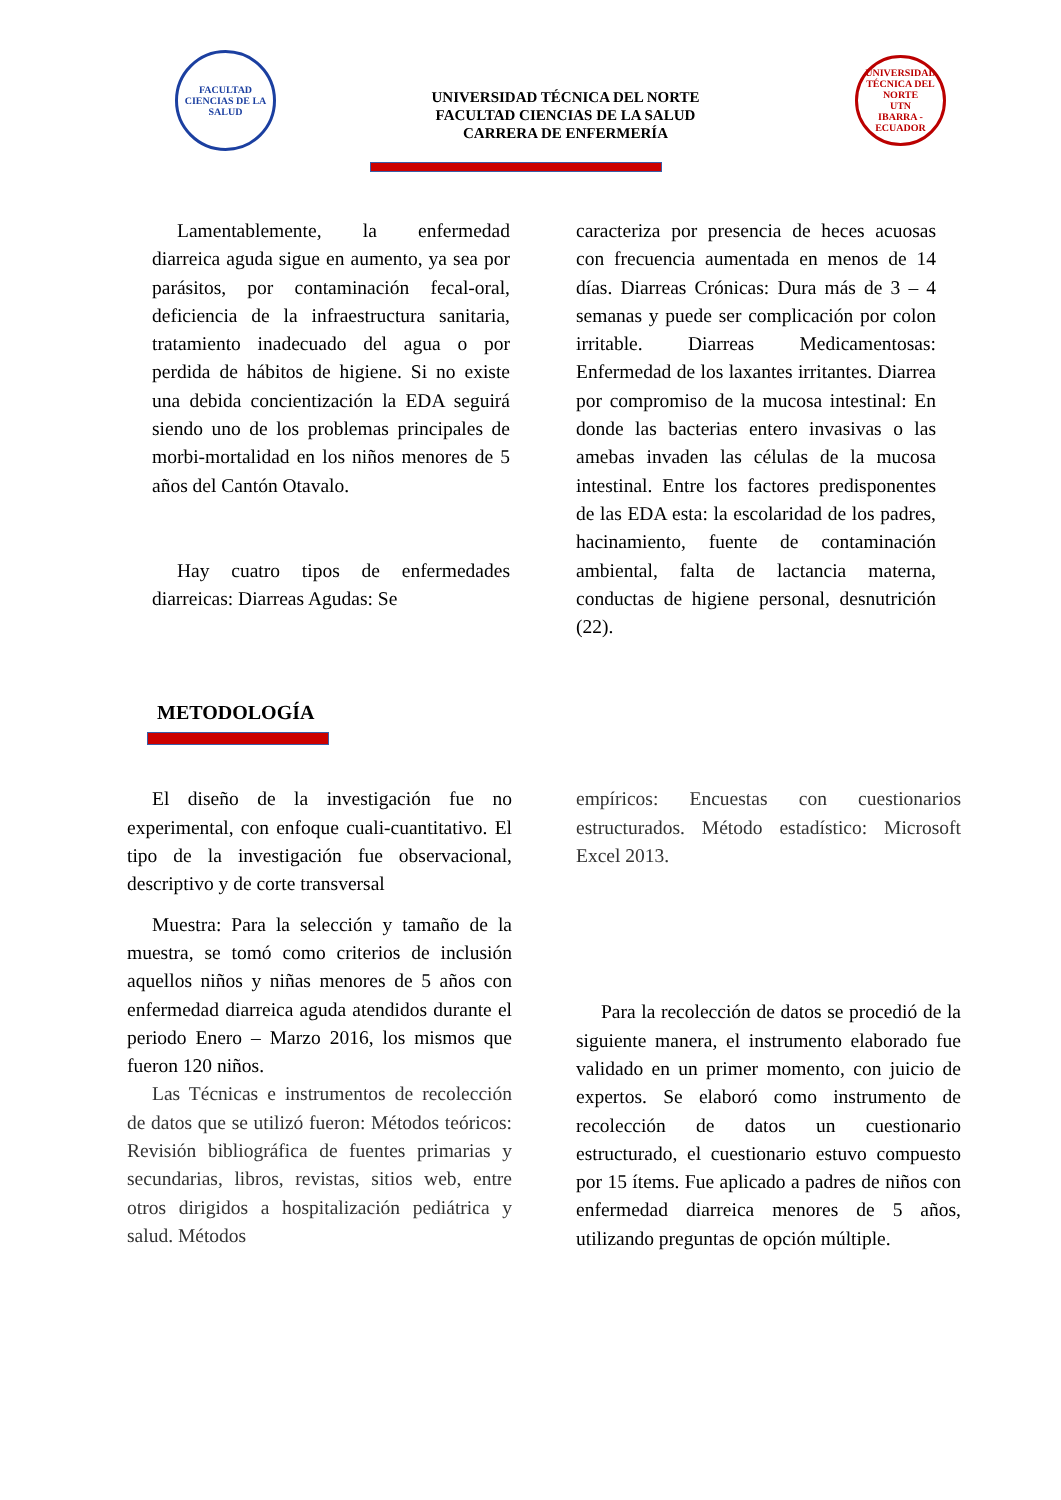FACULTAD CIENCIAS DE LA SALUD
UNIVERSIDAD TÉCNICA DEL NORTE
FACULTAD CIENCIAS DE LA SALUD
CARRERA DE ENFERMERÍA
UNIVERSIDAD TÉCNICA DEL NORTE
UTN
IBARRA - ECUADOR
Lamentablemente, la enfermedad diarreica aguda sigue en aumento, ya sea por parásitos, por contaminación fecal-oral, deficiencia de la infraestructura sanitaria, tratamiento inadecuado del agua o por perdida de hábitos de higiene. Si no existe una debida concientización la EDA seguirá siendo uno de los problemas principales de morbi-mortalidad en los niños menores de 5 años del Cantón Otavalo.
Hay cuatro tipos de enfermedades diarreicas: Diarreas Agudas: Se
caracteriza por presencia de heces acuosas con frecuencia aumentada en menos de 14 días. Diarreas Crónicas: Dura más de 3 – 4 semanas y puede ser complicación por colon irritable. Diarreas Medicamentosas: Enfermedad de los laxantes irritantes. Diarrea por compromiso de la mucosa intestinal: En donde las bacterias entero invasivas o las amebas invaden las células de la mucosa intestinal. Entre los factores predisponentes de las EDA esta: la escolaridad de los padres, hacinamiento, fuente de contaminación ambiental, falta de lactancia materna, conductas de higiene personal, desnutrición (22).
METODOLOGÍA
El diseño de la investigación fue no experimental, con enfoque cuali-cuantitativo. El tipo de la investigación fue observacional, descriptivo y de corte transversal
Muestra: Para la selección y tamaño de la muestra, se tomó como criterios de inclusión aquellos niños y niñas menores de 5 años con enfermedad diarreica aguda atendidos durante el periodo Enero – Marzo 2016, los mismos que fueron 120 niños.
Las Técnicas e instrumentos de recolección de datos que se utilizó fueron: Métodos teóricos: Revisión bibliográfica de fuentes primarias y secundarias, libros, revistas, sitios web, entre otros dirigidos a hospitalización pediátrica y salud. Métodos
empíricos: Encuestas con cuestionarios estructurados. Método estadístico: Microsoft Excel 2013.
Para la recolección de datos se procedió de la siguiente manera, el instrumento elaborado fue validado en un primer momento, con juicio de expertos. Se elaboró como instrumento de recolección de datos un cuestionario estructurado, el cuestionario estuvo compuesto por 15 ítems. Fue aplicado a padres de niños con enfermedad diarreica menores de 5 años, utilizando preguntas de opción múltiple.